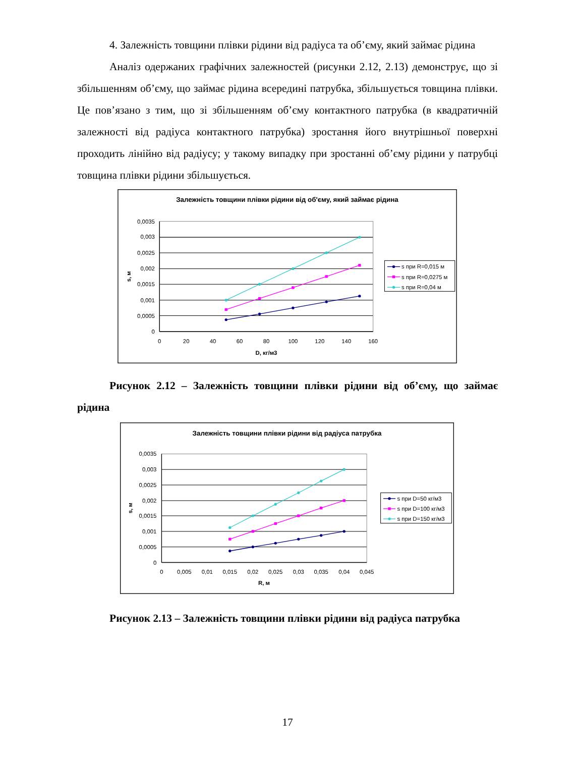4. Залежність товщини плівки рідини від радіуса та об’єму, який займає рідина
Аналіз одержаних графічних залежностей (рисунки 2.12, 2.13) демонструє, що зі збільшенням об’єму, що займає рідина всередині патрубка, збільшується товщина плівки. Це пов’язано з тим, що зі збільшенням об’єму контактного патрубка (в квадратичній залежності від радіуса контактного патрубка) зростання його внутрішньої поверхні проходить лінійно від радіусу; у такому випадку при зростанні об’єму рідини у патрубці товщина плівки рідини збільшується.
Залежність товщини плівки рідини від об'єму, який займає рідина
0,0035
0,003
0,0025
0,002
0,0015
0,001
0,0005
0
0
20
40
60
80
100
120
140
160
D, кг/м3
s, м
s при R=0,015 м
s при R=0,0275 м
s при R=0,04 м
Рисунок 2.12 – Залежність товщини плівки рідини від об’єму, що займає рідина
Залежність товщини плівки рідини від радіуса патрубка
0,0035
0,003
0,0025
0,002
0,0015
0,001
0,0005
0
0
0,005
0,01
0,015
0,02
0,025
0,03
0,035
0,04
0,045
R, м
s, м
s при D=50 кг/м3
s при D=100 кг/м3
s при D=150 кг/м3
Рисунок 2.13 – Залежність товщини плівки рідини від радіуса патрубка
17